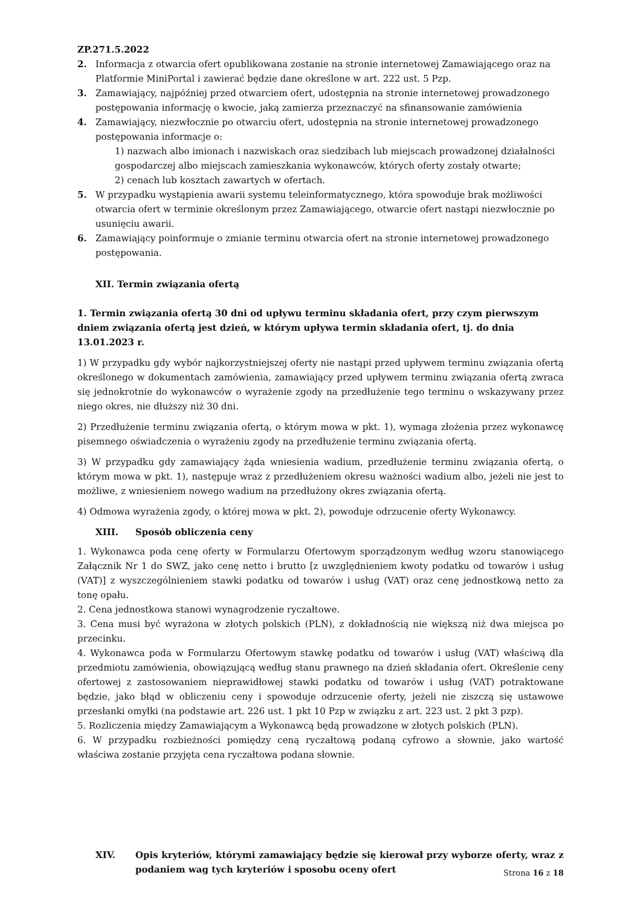ZP.271.5.2022
2. Informacja z otwarcia ofert opublikowana zostanie na stronie internetowej Zamawiającego oraz na Platformie MiniPortal i zawierać będzie dane określone w art. 222 ust. 5 Pzp.
3. Zamawiający, najpóźniej przed otwarciem ofert, udostępnia na stronie internetowej prowadzonego postępowania informację o kwocie, jaką zamierza przeznaczyć na sfinansowanie zamówienia
4. Zamawiający, niezwłocznie po otwarciu ofert, udostępnia na stronie internetowej prowadzonego postępowania informacje o:
1) nazwach albo imionach i nazwiskach oraz siedzibach lub miejscach prowadzonej działalności gospodarczej albo miejscach zamieszkania wykonawców, których oferty zostały otwarte;
2) cenach lub kosztach zawartych w ofertach.
5. W przypadku wystąpienia awarii systemu teleinformatycznego, która spowoduje brak możliwości otwarcia ofert w terminie określonym przez Zamawiającego, otwarcie ofert nastąpi niezwłocznie po usunięciu awarii.
6. Zamawiający poinformuje o zmianie terminu otwarcia ofert na stronie internetowej prowadzonego postępowania.
XII. Termin związania ofertą
1. Termin związania ofertą 30 dni od upływu terminu składania ofert, przy czym pierwszym dniem związania ofertą jest dzień, w którym upływa termin składania ofert, tj. do dnia 13.01.2023 r.
1) W przypadku gdy wybór najkorzystniejszej oferty nie nastąpi przed upływem terminu związania ofertą określonego w dokumentach zamówienia, zamawiający przed upływem terminu związania ofertą zwraca się jednokrotnie do wykonawców o wyrażenie zgody na przedłużenie tego terminu o wskazywany przez niego okres, nie dłuższy niż 30 dni.
2) Przedłużenie terminu związania ofertą, o którym mowa w pkt. 1), wymaga złożenia przez wykonawcę pisemnego oświadczenia o wyrażeniu zgody na przedłużenie terminu związania ofertą.
3) W przypadku gdy zamawiający żąda wniesienia wadium, przedłużenie terminu związania ofertą, o którym mowa w pkt. 1), następuje wraz z przedłużeniem okresu ważności wadium albo, jeżeli nie jest to możliwe, z wniesieniem nowego wadium na przedłużony okres związania ofertą.
4) Odmowa wyrażenia zgody, o której mowa w pkt. 2), powoduje odrzucenie oferty Wykonawcy.
XIII. Sposób obliczenia ceny
1. Wykonawca poda cenę oferty w Formularzu Ofertowym sporządzonym według wzoru stanowiącego Załącznik Nr 1 do SWZ, jako cenę netto i brutto [z uwzględnieniem kwoty podatku od towarów i usług (VAT)] z wyszczególnieniem stawki podatku od towarów i usług (VAT) oraz cenę jednostkową netto za tonę opału.
2. Cena jednostkowa stanowi wynagrodzenie ryczałtowe.
3. Cena musi być wyrażona w złotych polskich (PLN), z dokładnością nie większą niż dwa miejsca po przecinku.
4. Wykonawca poda w Formularzu Ofertowym stawkę podatku od towarów i usług (VAT) właściwą dla przedmiotu zamówienia, obowiązującą według stanu prawnego na dzień składania ofert. Określenie ceny ofertowej z zastosowaniem nieprawidłowej stawki podatku od towarów i usług (VAT) potraktowane będzie, jako błąd w obliczeniu ceny i spowoduje odrzucenie oferty, jeżeli nie ziszczą się ustawowe przesłanki omyłki (na podstawie art. 226 ust. 1 pkt 10 Pzp w związku z art. 223 ust. 2 pkt 3 pzp).
5. Rozliczenia między Zamawiającym a Wykonawcą będą prowadzone w złotych polskich (PLN).
6. W przypadku rozbieżności pomiędzy ceną ryczałtową podaną cyfrowo a słownie, jako wartość właściwa zostanie przyjęta cena ryczałtowa podana słownie.
XIV. Opis kryteriów, którymi zamawiający będzie się kierował przy wyborze oferty, wraz z podaniem wag tych kryteriów i sposobu oceny ofert
Strona 16 z 18